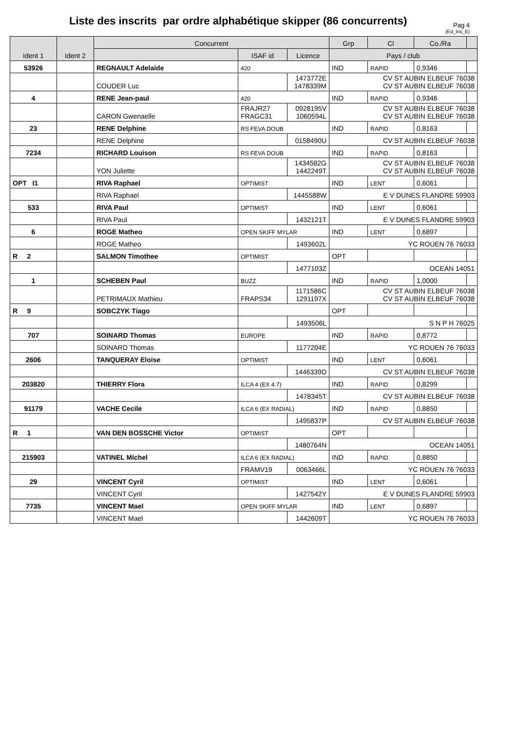Liste des inscrits par ordre alphabétique skipper (86 concurrents)
Pag 4
(Ed_Ins_E)
| Ident 1 | Ident 2 | Concurrent | | | Grp | Cl | Co./Ra | |
| --- | --- | --- | --- | --- | --- | --- | --- | --- |
| | | | ISAF id | Licence | Pays / club | | | |
| 53926 | | REGNAULT Adelaide | 420 | | IND | RAPID | 0,9346 | |
| | | COUDER Luc | | 1473772E 1478339M | CV ST AUBIN ELBEUF 76038 CV ST AUBIN ELBEUF 76038 | | | |
| 4 | | RENE Jean-paul | 420 | | IND | RAPID | 0,9346 | |
| | | CARON Gwenaelle | FRAJR27 FRAGC31 | 0928195V 1060594L | CV ST AUBIN ELBEUF 76038 CV ST AUBIN ELBEUF 76038 | | | |
| 23 | | RENE Delphine | RS FEVA DOUB | | IND | RAPID | 0,8163 | |
| | | RENE Delphine | | 0158490U | CV ST AUBIN ELBEUF 76038 | | | |
| 7234 | | RICHARD Louison | RS FEVA DOUB | | IND | RAPID | 0,8163 | |
| | | YON Juliette | | 1434582G 1442249T | CV ST AUBIN ELBEUF 76038 CV ST AUBIN ELBEUF 76038 | | | |
| OPT I1 | | RIVA Raphael | OPTIMIST | | IND | LENT | 0,6061 | |
| | | RIVA Raphael | | 1445588W | E V DUNES FLANDRE 59903 | | | |
| 533 | | RIVA Paul | OPTIMIST | | IND | LENT | 0,6061 | |
| | | RIVA Paul | | 1432121T | E V DUNES FLANDRE 59903 | | | |
| 6 | | ROGE Matheo | OPEN SKIFF MYLAR | | IND | LENT | 0,6897 | |
| | | ROGE Matheo | | 1493602L | YC ROUEN 76 76033 | | | |
| R 2 | | SALMON Timothee | OPTIMIST | | OPT | | | |
| | | | | 1477103Z | OCEAN 14051 | | | |
| 1 | | SCHEBEN Paul | BUZZ | | IND | RAPID | 1,0000 | |
| | | PETRIMAUX Mathieu | FRAPS34 | 1171586C 1291197X | CV ST AUBIN ELBEUF 76038 CV ST AUBIN ELBEUF 76038 | | | |
| R 9 | | SOBCZYK Tiago | | | OPT | | | |
| | | | | 1493506L | S N P H 76025 | | | |
| 707 | | SOINARD Thomas | EUROPE | | IND | RAPID | 0,8772 | |
| | | SOINARD Thomas | | 1177204E | YC ROUEN 76 76033 | | | |
| 2606 | | TANQUERAY Eloise | OPTIMIST | | IND | LENT | 0,6061 | |
| | | | | 1446339D | CV ST AUBIN ELBEUF 76038 | | | |
| 203820 | | THIERRY Flora | ILCA 4 (EX 4.7) | | IND | RAPID | 0,8299 | |
| | | | | 1478345T | CV ST AUBIN ELBEUF 76038 | | | |
| 91179 | | VACHE Cecile | ILCA 6 (EX RADIAL) | | IND | RAPID | 0,8850 | |
| | | | | 1495837P | CV ST AUBIN ELBEUF 76038 | | | |
| R 1 | | VAN DEN BOSSCHE Victor | OPTIMIST | | OPT | | | |
| | | | | 1480764N | OCEAN 14051 | | | |
| 215903 | | VATINEL Michel | ILCA 6 (EX RADIAL) | | IND | RAPID | 0,8850 | |
| | | | FRAMV19 | 0063466L | YC ROUEN 76 76033 | | | |
| 29 | | VINCENT Cyril | OPTIMIST | | IND | LENT | 0,6061 | |
| | | VINCENT Cyril | | 1427542Y | E V DUNES FLANDRE 59903 | | | |
| 7735 | | VINCENT Mael | OPEN SKIFF MYLAR | | IND | LENT | 0,6897 | |
| | | VINCENT Mael | | 1442609T | YC ROUEN 76 76033 | | | |